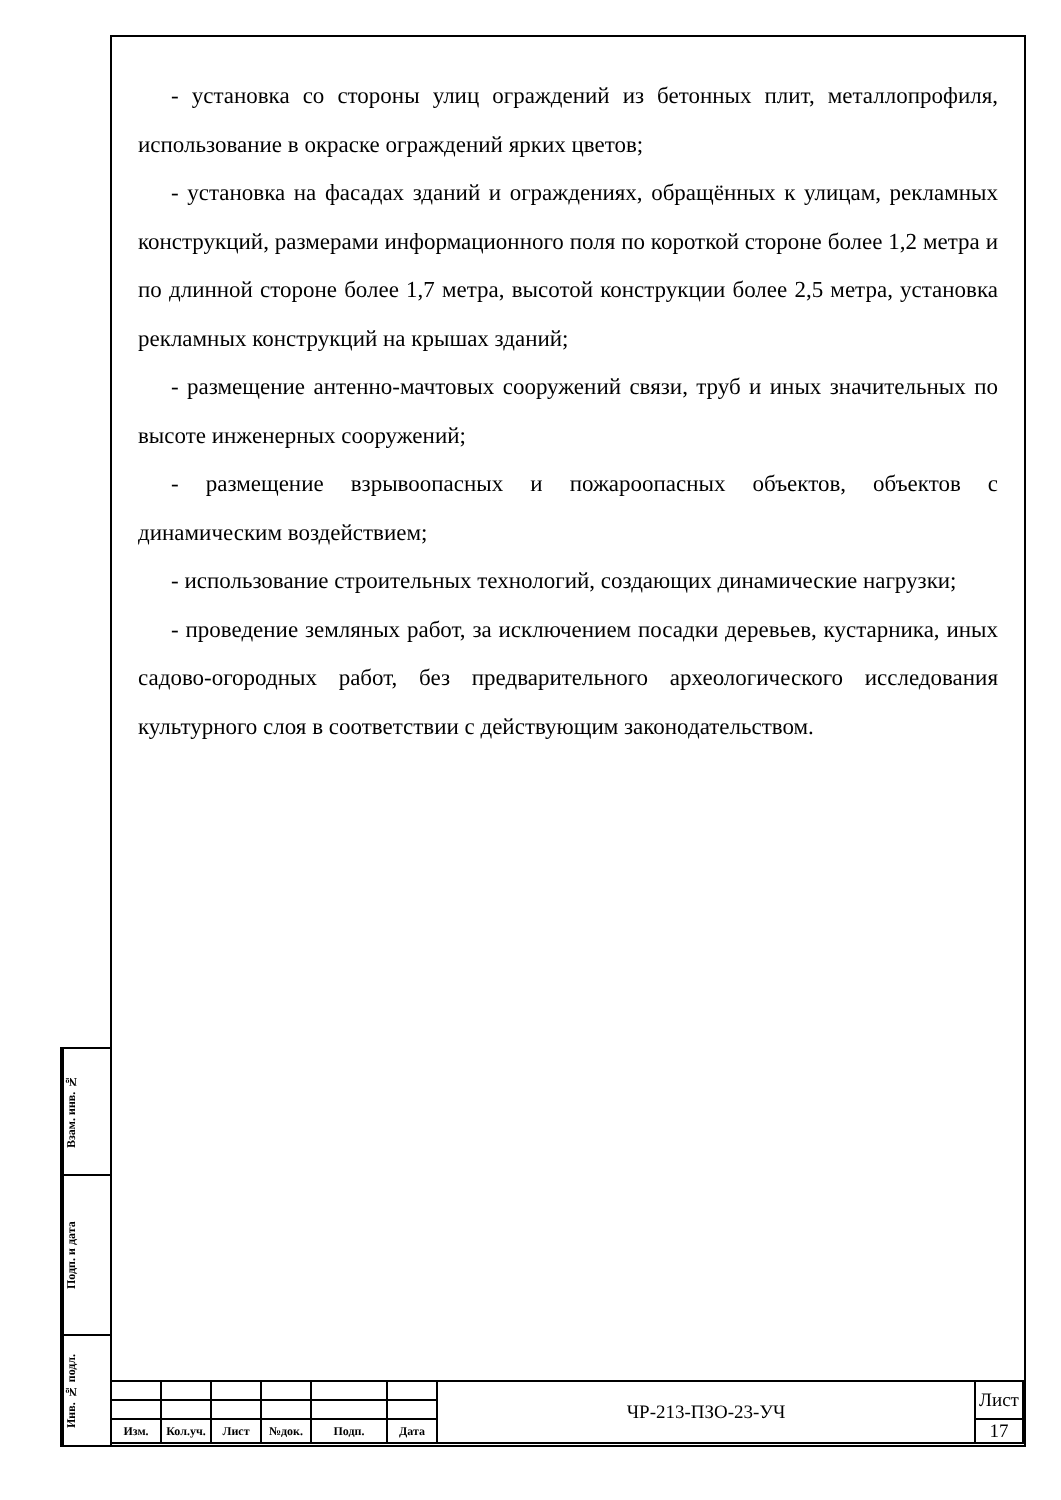- установка со стороны улиц ограждений из бетонных плит, металлопрофиля, использование в окраске ограждений ярких цветов;
- установка на фасадах зданий и ограждениях, обращённых к улицам, рекламных конструкций, размерами информационного поля по короткой стороне более 1,2 метра и по длинной стороне более 1,7 метра, высотой конструкции более 2,5 метра, установка рекламных конструкций на крышах зданий;
- размещение антенно-мачтовых сооружений связи, труб и иных значительных по высоте инженерных сооружений;
- размещение взрывоопасных и пожароопасных объектов, объектов с динамическим воздействием;
- использование строительных технологий, создающих динамические нагрузки;
- проведение земляных работ, за исключением посадки деревьев, кустарника, иных садово-огородных работ, без предварительного археологического исследования культурного слоя в соответствии с действующим законодательством.
Взам. инв. №
Подп. и дата
Инв. № подл.
| | | | | | | ЧР-213-ПЗО-23-УЧ | Лист |
| Изм. | Кол.уч. | Лист | №док. | Подп. | Дата | | 17 |